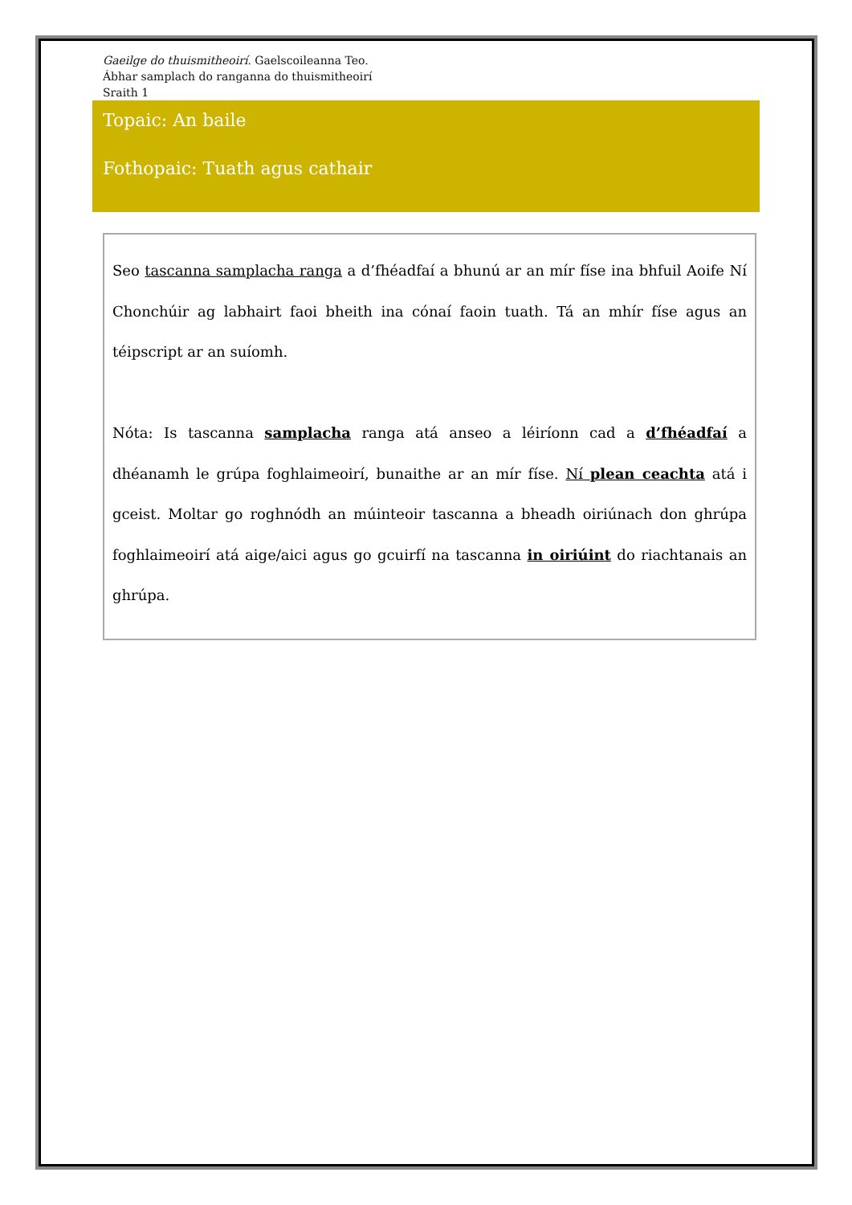Gaeilge do thuismitheoirí. Gaelscoileanna Teo.
Ábhar samplach do ranganna do thuismitheoirí
Sraith 1
Topaic: An baile
Fothopaic: Tuath agus cathair
Seo tascanna samplacha ranga a d’fhéadfaí a bhunú ar an mír físe ina bhfuil Aoife Ní Chonchúir ag labhairt faoi bheith ina cónaí faoin tuath. Tá an mhír físe agus an téipscript ar an suíomh.
Nóta: Is tascanna samplacha ranga atá anseo a léiríonn cad a d’fhéadfaí a dhéanamh le grúpa foghlaimeoirí, bunaithe ar an mír físe. Ní plean ceachta atá i gceist. Moltar go roghnódh an múinteoir tascanna a bheadh oiriúnach don ghrúpa foghlaimeoirí atá aige/aici agus go gcuirfí na tascanna in oiriúint do riachtanais an ghrúpa.